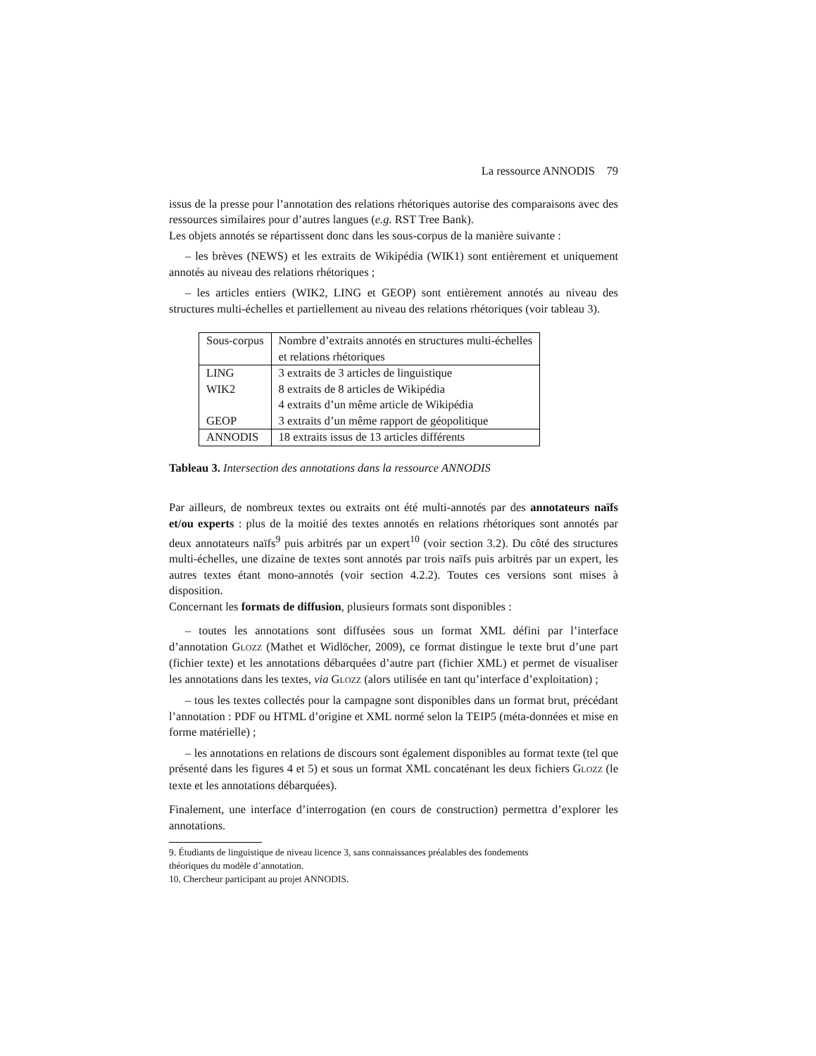La ressource ANNODIS 79
issus de la presse pour l’annotation des relations rhétoriques autorise des comparaisons avec des ressources similaires pour d’autres langues (e.g. RST Tree Bank).
Les objets annotés se répartissent donc dans les sous-corpus de la manière suivante :
– les brèves (NEWS) et les extraits de Wikipédia (WIK1) sont entièrement et uniquement annotés au niveau des relations rhétoriques ;
– les articles entiers (WIK2, LING et GEOP) sont entièrement annotés au niveau des structures multi-échelles et partiellement au niveau des relations rhétoriques (voir tableau 3).
| Sous-corpus | Nombre d’extraits annotés en structures multi-échelles et relations rhétoriques |
| LING | 3 extraits de 3 articles de linguistique |
| WIK2 | 8 extraits de 8 articles de Wikipédia |
| | 4 extraits d’un même article de Wikipédia |
| GEOP | 3 extraits d’un même rapport de géopolitique |
| ANNODIS | 18 extraits issus de 13 articles différents |
Tableau 3. Intersection des annotations dans la ressource ANNODIS
Par ailleurs, de nombreux textes ou extraits ont été multi-annotés par des annotateurs naïfs et/ou experts : plus de la moitié des textes annotés en relations rhétoriques sont annotés par deux annotateurs naïfs<sup>9</sup> puis arbitrés par un expert<sup>10</sup> (voir section 3.2). Du côté des structures multi-échelles, une dizaine de textes sont annotés par trois naïfs puis arbitrés par un expert, les autres textes étant mono-annotés (voir section 4.2.2). Toutes ces versions sont mises à disposition.
Concernant les formats de diffusion, plusieurs formats sont disponibles :
– toutes les annotations sont diffusées sous un format XML défini par l’interface d’annotation GLOZZ (Mathet et Widlöcher, 2009), ce format distingue le texte brut d’une part (fichier texte) et les annotations débarquées d’autre part (fichier XML) et permet de visualiser les annotations dans les textes, via GLOZZ (alors utilisée en tant qu’interface d’exploitation) ;
– tous les textes collectés pour la campagne sont disponibles dans un format brut, précédant l’annotation : PDF ou HTML d’origine et XML normé selon la TEIP5 (méta-données et mise en forme matérielle) ;
– les annotations en relations de discours sont également disponibles au format texte (tel que présenté dans les figures 4 et 5) et sous un format XML concaténant les deux fichiers GLOZZ (le texte et les annotations débarquées).
Finalement, une interface d’interrogation (en cours de construction) permettra d’explorer les annotations.
9. Étudiants de linguistique de niveau licence 3, sans connaissances préalables des fondements
théoriques du modèle d’annotation.
10. Chercheur participant au projet ANNODIS.